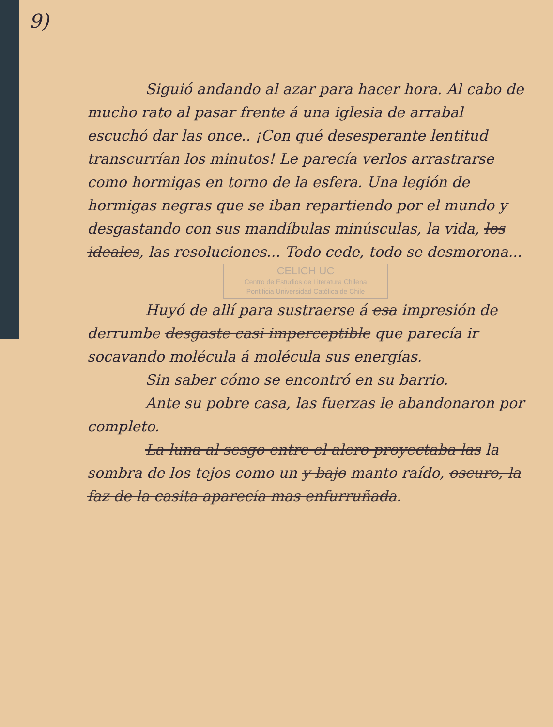9)
Siguió andando al azar para hacer hora. Al cabo de mucho rato al pasar frente á una iglesia de arrabal escuchó dar las once.. ¡Con qué desesperante lentitud transcurrían los minutos! Le parecía verlos arrastrarse como hormigas en torno de la esfera. Una legión de hormigas negras que se iban repartiendo por el mundo y desgastando con sus mandíbulas minúsculas, la vida, los ideales, las resoluciones... Todo cede, todo se desmorona...
CELICH UC
Centro de Estudios de Literatura Chilena
Pontificia Universidad Católica de Chile
Huyó de allí para sustraerse á esa impresión de derrumbe desgaste casi imperceptible que parecía ir socavando molécula á molécula sus energías.
Sin saber cómo se encontró en su barrio.
Ante su pobre casa, las fuerzas le abandonaron por completo.
La luna al sesgo entre el alero proyectaba las la sombra de los tejos como un y bajo manto raído, oscuro, la faz de la casita aparecía mas enfurruñada.